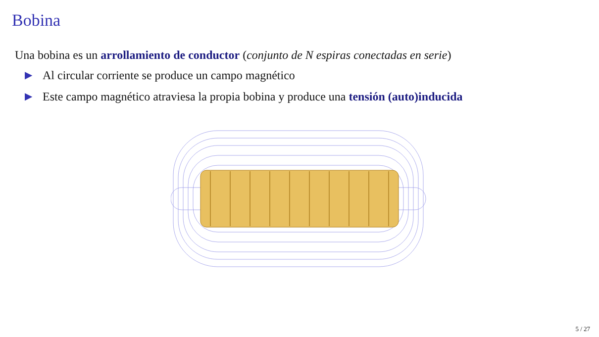Bobina
Una bobina es un arrollamiento de conductor (conjunto de N espiras conectadas en serie)
▶ Al circular corriente se produce un campo magnético
▶ Este campo magnético atraviesa la propia bobina y produce una tensión (auto)inducida
5 / 27